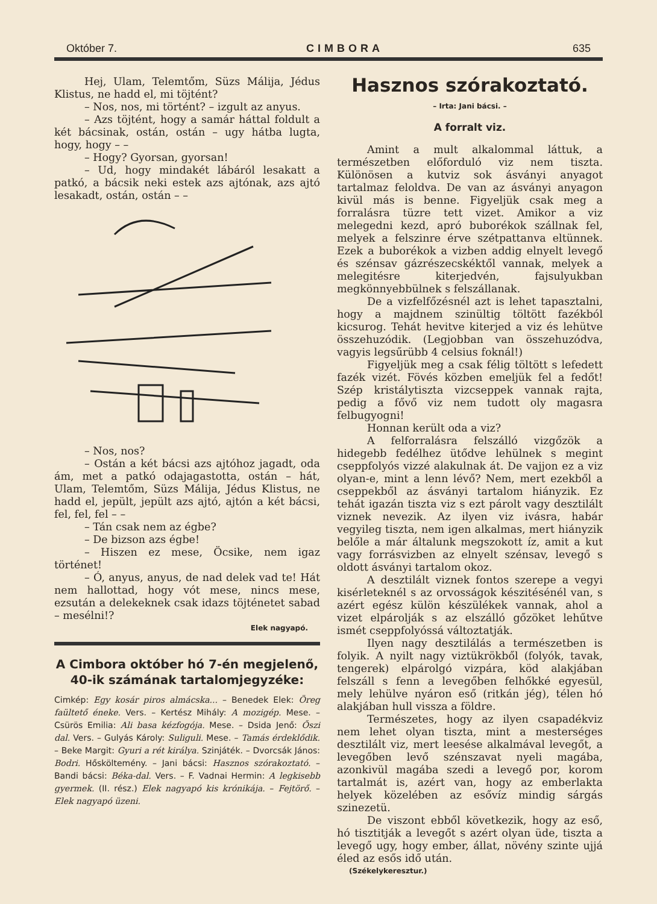Október 7. CIMBORA 635
Hej, Ulam, Telemtőm, Süzs Málija, Jédus Klistus, ne hadd el, mi töjtént?
– Nos, nos, mi történt? – izgult az anyus.
– Azs töjtént, hogy a samár háttal foldult a két bácsinak, ostán, ostán – ugy hátba lugta, hogy, hogy – –
– Hogy? Gyorsan, gyorsan!
– Ud, hogy mindakét lábáról lesakatt a patkó, a bácsik neki estek azs ajtónak, azs ajtó lesakadt, ostán, ostán – –
– Nos, nos?
– Ostán a két bácsi azs ajtóhoz jagadt, oda ám, met a patkó odajagastotta, ostán – hát, Ulam, Telemtőm, Süzs Málija, Jédus Klistus, ne hadd el, jepült, jepült azs ajtó, ajtón a két bácsi, fel, fel, fel – –
– Tán csak nem az égbe?
– De bizson azs égbe!
– Hiszen ez mese, Öcsike, nem igaz történet!
– Ó, anyus, anyus, de nad delek vad te! Hát nem hallottad, hogy vót mese, nincs mese, ezsután a delekeknek csak idazs töjténetet sabad – mesélni!?
Elek nagyapó.
A Cimbora október hó 7-én megjelenő, 40-ik számának tartalomjegyzéke:
Cimkép: Egy kosár piros almácska... – Benedek Elek: Öreg faültető éneke. Vers. – Kertész Mihály: A mozigép. Mese. – Csürös Emilia: Ali basa kézfogója. Mese. – Dsida Jenő: Őszi dal. Vers. – Gulyás Károly: Suliguli. Mese. – Tamás érdeklődik. – Beke Margit: Gyuri a rét királya. Szinjáték. – Dvorcsák János: Bodri. Hősköltemény. – Jani bácsi: Hasznos szórakoztató. – Bandi bácsi: Béka-dal. Vers. – F. Vadnai Hermin: A legkisebb gyermek. (II. rész.) Elek nagyapó kis krónikája. – Fejtörő. – Elek nagyapó üzeni.
Hasznos szórakoztató.
– Irta: Jani bácsi. –
A forralt viz.
Amint a mult alkalommal láttuk, a természetben előforduló viz nem tiszta. Különösen a kutviz sok ásványi anyagot tartalmaz feloldva. De van az ásványi anyagon kivül más is benne. Figyeljük csak meg a forralásra tüzre tett vizet. Amikor a viz melegedni kezd, apró buborékok szállnak fel, melyek a felszinre érve szétpattanva eltünnek. Ezek a buborékok a vizben addig elnyelt levegő és szénsav gázrészecskéktől vannak, melyek a melegitésre kiterjedvén, fajsulyukban megkönnyebbülnek s felszállanak.
De a vizfelfőzésnél azt is lehet tapasztalni, hogy a majdnem szinültig töltött fazékból kicsurog. Tehát hevitve kiterjed a viz és lehütve összehuzódik. (Legjobban van összehuzódva, vagyis legsűrübb 4 celsius foknál!)
Figyeljük meg a csak félig töltött s lefedett fazék vizét. Fövés közben emeljük fel a fedőt! Szép kristálytiszta vizcseppek vannak rajta, pedig a fővő viz nem tudott oly magasra felbugyogni!
Honnan került oda a viz?
A felforralásra felszálló vizgőzök a hidegebb fedélhez ütődve lehülnek s megint cseppfolyós vizzé alakulnak át. De vajjon ez a viz olyan-e, mint a lenn lévő? Nem, mert ezekből a cseppekből az ásványi tartalom hiányzik. Ez tehát igazán tiszta viz s ezt párolt vagy desztilált viznek nevezik. Az ilyen viz ivásra, habár vegyileg tiszta, nem igen alkalmas, mert hiányzik belőle a már általunk megszokott íz, amit a kut vagy forrásvizben az elnyelt szénsav, levegő s oldott ásványi tartalom okoz.
A desztilált viznek fontos szerepe a vegyi kisérleteknél s az orvosságok készitésénél van, s azért egész külön készülékek vannak, ahol a vizet elpárolják s az elszálló gőzöket lehűtve ismét cseppfolyóssá változtatják.
Ilyen nagy desztilálás a természetben is folyik. A nyilt nagy viztükrökből (folyók, tavak, tengerek) elpárolgó vizpára, köd alakjában felszáll s fenn a levegőben felhőkké egyesül, mely lehülve nyáron eső (ritkán jég), télen hó alakjában hull vissza a földre.
Természetes, hogy az ilyen csapadékviz nem lehet olyan tiszta, mint a mesterséges desztilált viz, mert leesése alkalmával levegőt, a levegőben levő szénszavat nyeli magába, azonkivül magába szedi a levegő por, korom tartalmát is, azért van, hogy az emberlakta helyek közelében az esővíz mindig sárgás szinezetü.
De viszont ebből következik, hogy az eső, hó tisztitják a levegőt s azért olyan üde, tiszta a levegő ugy, hogy ember, állat, növény szinte ujjá éled az esős idő után.
(Székelykeresztur.)